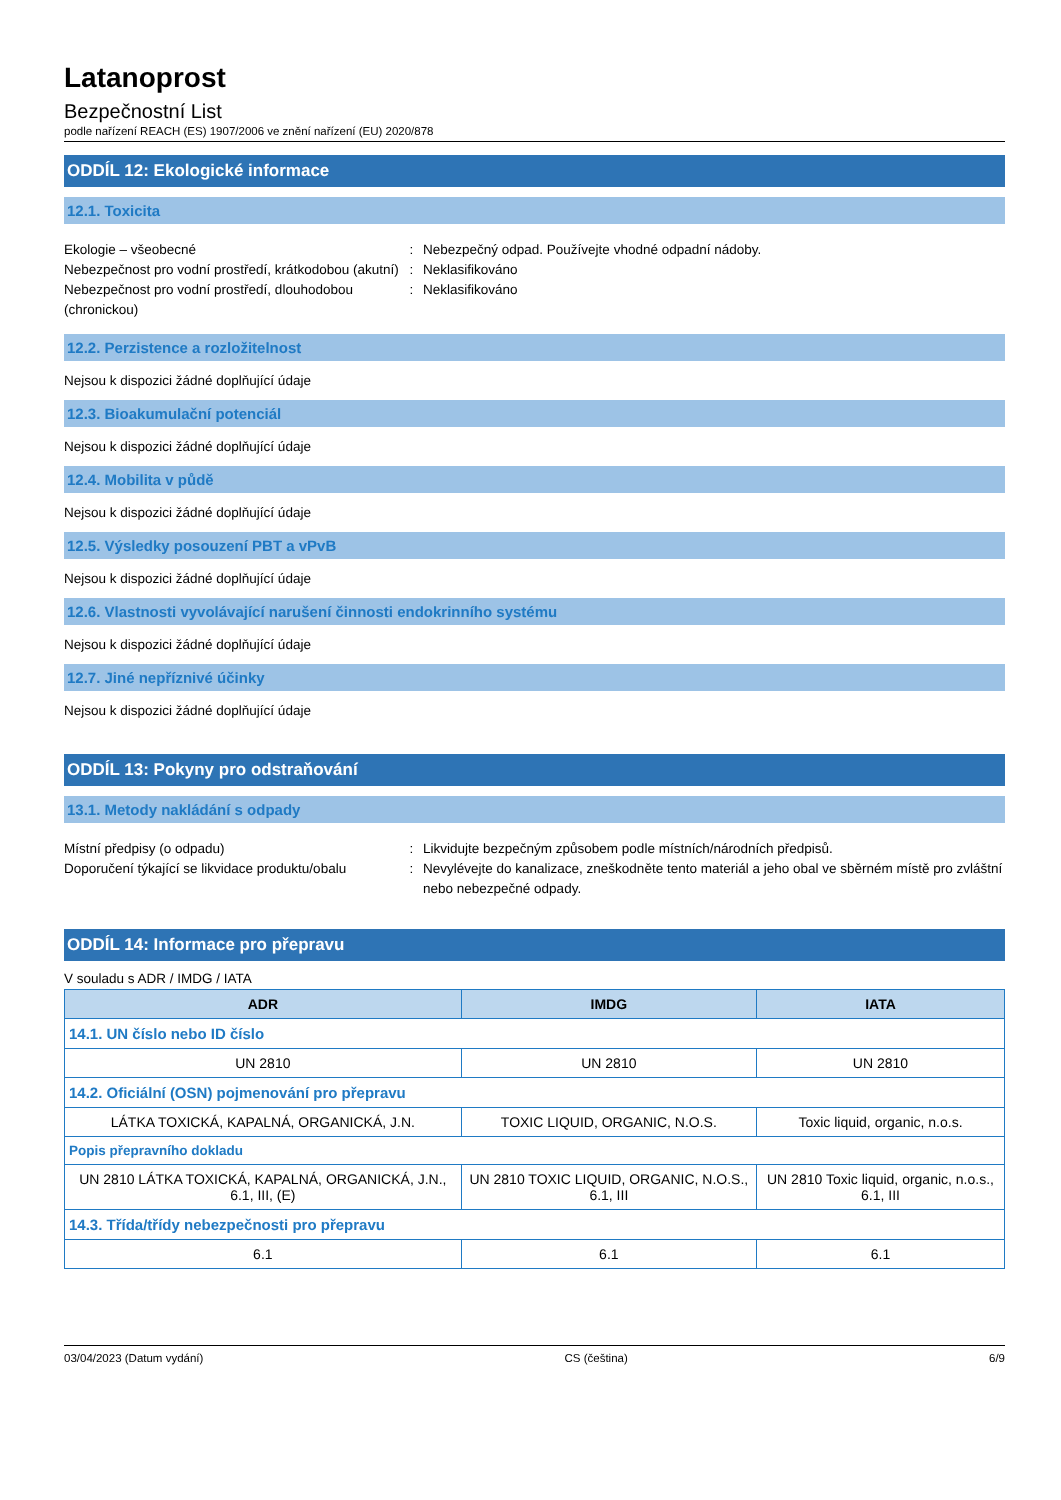Latanoprost
Bezpečnostní List
podle nařízení REACH (ES) 1907/2006 ve znění nařízení (EU) 2020/878
ODDÍL 12: Ekologické informace
12.1. Toxicita
Ekologie – všeobecné : Nebezpečný odpad. Používejte vhodné odpadní nádoby.
Nebezpečnost pro vodní prostředí, krátkodobou (akutní)
: Neklasifikováno
Nebezpečnost pro vodní prostředí, dlouhodobou (chronickou)
: Neklasifikováno
12.2. Perzistence a rozložitelnost
Nejsou k dispozici žádné doplňující údaje
12.3. Bioakumulační potenciál
Nejsou k dispozici žádné doplňující údaje
12.4. Mobilita v půdě
Nejsou k dispozici žádné doplňující údaje
12.5. Výsledky posouzení PBT a vPvB
Nejsou k dispozici žádné doplňující údaje
12.6. Vlastnosti vyvolávající narušení činnosti endokrinního systému
Nejsou k dispozici žádné doplňující údaje
12.7. Jiné nepříznivé účinky
Nejsou k dispozici žádné doplňující údaje
ODDÍL 13: Pokyny pro odstraňování
13.1. Metody nakládání s odpady
Místní předpisy (o odpadu) : Likvidujte bezpečným způsobem podle místních/národních předpisů.
Doporučení týkající se likvidace produktu/obalu
: Nevylévejte do kanalizace, zneškodněte tento materiál a jeho obal ve sběrném místě pro zvláštní nebo nebezpečné odpady.
ODDÍL 14: Informace pro přepravu
V souladu s ADR / IMDG / IATA
| ADR | IMDG | IATA |
| --- | --- | --- |
| 14.1. UN číslo nebo ID číslo | | |
| UN 2810 | UN 2810 | UN 2810 |
| 14.2. Oficiální (OSN) pojmenování pro přepravu | | |
| LÁTKA TOXICKÁ, KAPALNÁ, ORGANICKÁ, J.N. | TOXIC LIQUID, ORGANIC, N.O.S. | Toxic liquid, organic, n.o.s. |
| Popis přepravního dokladu | | |
| UN 2810 LÁTKA TOXICKÁ, KAPALNÁ, ORGANICKÁ, J.N., 6.1, III, (E) | UN 2810 TOXIC LIQUID, ORGANIC, N.O.S., 6.1, III | UN 2810 Toxic liquid, organic, n.o.s., 6.1, III |
| 14.3. Třída/třídy nebezpečnosti pro přepravu | | |
| 6.1 | 6.1 | 6.1 |
03/04/2023 (Datum vydání) CS (čeština) 6/9